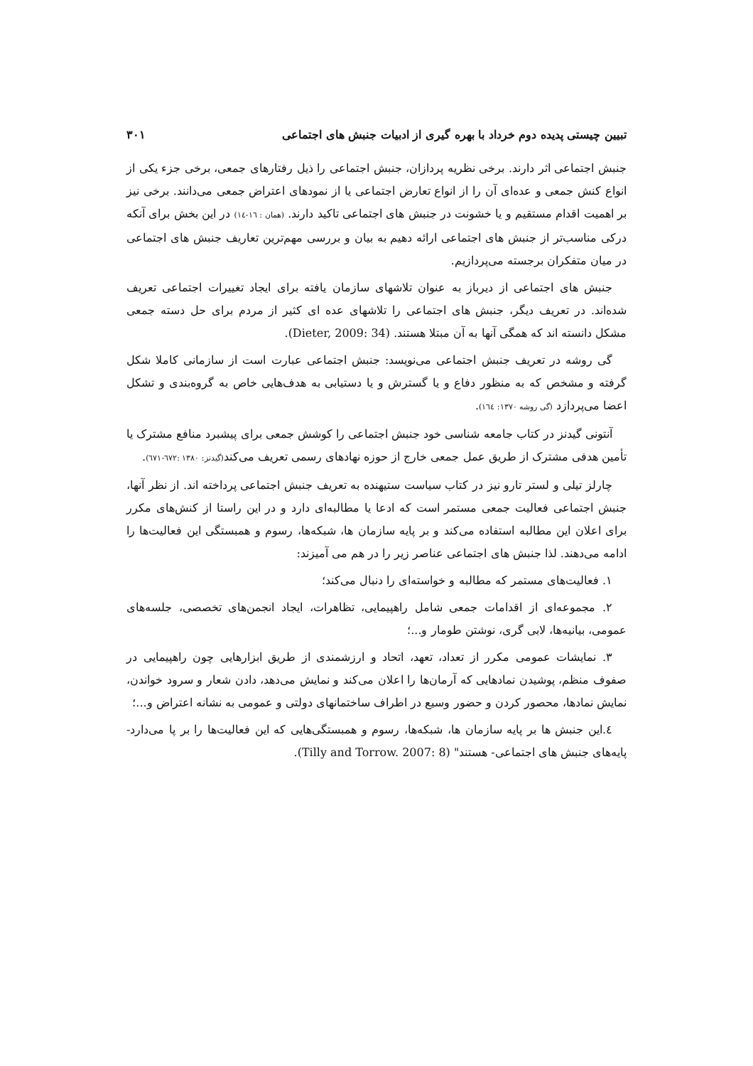تبیین چیستی پدیده دوم خرداد با بهره گیری از ادبیات جنبش های اجتماعی ۳۰۱
جنبش اجتماعی اثر دارند. برخی نظریه پردازان، جنبش اجتماعی را ذیل رفتارهای جمعی، برخی جزء یکی از انواع کنش جمعی و عده‌ای آن را از انواع تعارض اجتماعی یا از نمودهای اعتراض جمعی می‌دانند. برخی نیز بر اهمیت اقدام مستقیم و یا خشونت در جنبش های اجتماعی تاکید دارند. (همان : ١٦-١٤) در این بخش برای آنکه درکی مناسب‌تر از جنبش های اجتماعی ارائه دهیم به بیان و بررسی مهم‌ترین تعاریف جنبش های اجتماعی در میان متفکران برجسته می‌پردازیم.
جنبش های اجتماعی از دیرباز به عنوان تلاشهای سازمان یافته برای ایجاد تغییرات اجتماعی تعریف شده‌اند. در تعریف دیگر، جنبش های اجتماعی را تلاشهای عده ای کثیر از مردم برای حل دسته جمعی مشکل دانسته اند که همگی آنها به آن مبتلا هستند. (Dieter, 2009: 34).
گی روشه در تعریف جنبش اجتماعی می‌نویسد: جنبش اجتماعی عبارت است از سازمانی کاملا شکل گرفته و مشخص که به منظور دفاع و یا گسترش و یا دستیابی به هدف‌هایی خاص به گروه‌بندی و تشکل اعضا می‌پردازد (گی روشه ١٣٧٠: ١٦٤).
آنتونی گیدنز در کتاب جامعه شناسی خود جنبش اجتماعی را کوشش جمعی برای پیشبرد منافع مشترک یا تأمین هدفی مشترک از طریق عمل جمعی خارج از حوزه نهادهای رسمی تعریف می‌کند(گیدنز: ١٣٨٠ :٦٧٢-٦٧١).
چارلز تیلی و لستر تارو نیز در کتاب سیاست ستیهنده به تعریف جنبش اجتماعی پرداخته اند. از نظر آنها، جنبش اجتماعی فعالیت جمعی مستمر است که ادعا یا مطالبه‌ای دارد و در این راستا از کنش‌های مکرر برای اعلان این مطالبه استفاده می‌کند و بر پایه سازمان ها، شبکه‌ها، رسوم و همبستگی این فعالیت‌ها را ادامه می‌دهند. لذا جنبش های اجتماعی عناصر زیر را در هم می آمیزند:
١. فعالیت‌های مستمر که مطالبه و خواسته‌ای را دنبال می‌کند؛
٢. مجموعه‌ای از اقدامات جمعی شامل راهپیمایی، تظاهرات، ایجاد انجمن‌های تخصصی، جلسه‌های عمومی، بیانیه‌ها، لابی گری، نوشتن طومار و...؛
٣. نمایشات عمومی مکرر از تعداد، تعهد، اتحاد و ارزشمندی از طریق ابزارهایی چون راهپیمایی در صفوف منظم، پوشیدن نمادهایی که آرمان‌ها را اعلان می‌کند و نمایش می‌دهد، دادن شعار و سرود خواندن، نمایش نمادها، محصور کردن و حضور وسیع در اطراف ساختمانهای دولتی و عمومی به نشانه اعتراض و...؛
٤.این جنبش ها بر پایه سازمان ها، شبکه‌ها، رسوم و همبستگی‌هایی که این فعالیت‌ها را بر پا می‌دارد- پایه‌های جنبش های اجتماعی- هستند" (Tilly and Torrow. 2007: 8).